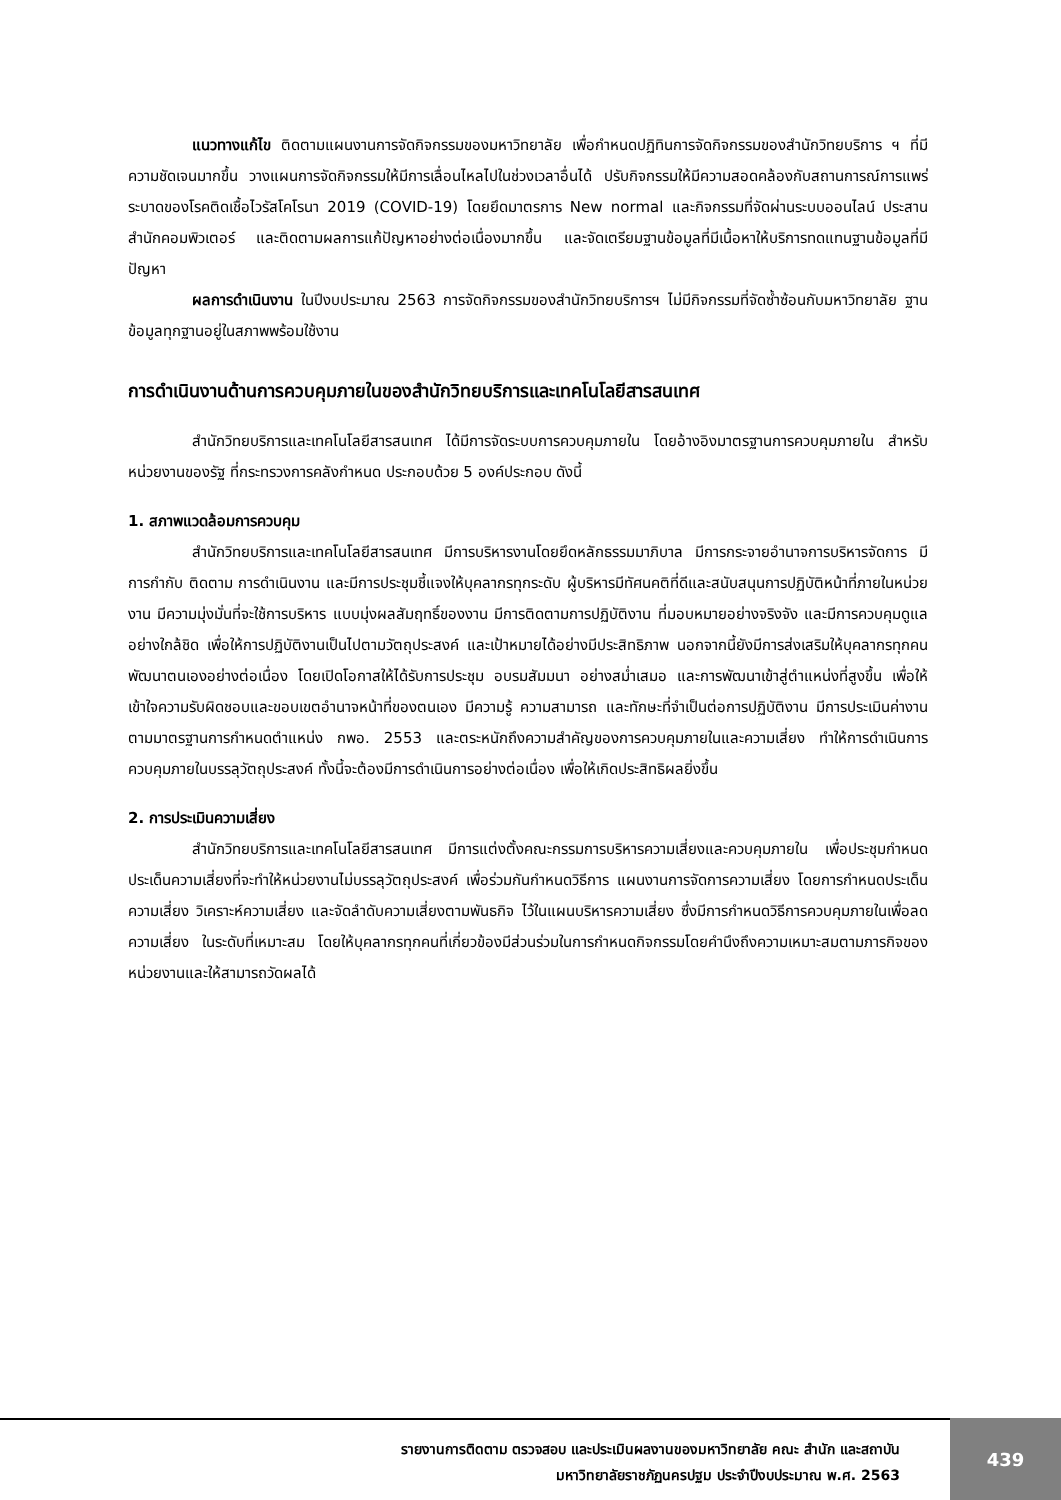แนวทางแก้ไข ติดตามแผนงานการจัดกิจกรรมของมหาวิทยาลัย เพื่อกำหนดปฏิทินการจัดกิจกรรมของสำนักวิทยบริการ ฯ ที่มีความชัดเจนมากขึ้น วางแผนการจัดกิจกรรมให้มีการเลื่อนไหลไปในช่วงเวลาอื่นได้ ปรับกิจกรรมให้มีความสอดคล้องกับสถานการณ์การแพร่ระบาดของโรคติดเชื้อไวรัสโคโรนา 2019 (COVID-19) โดยยึดมาตรการ New normal และกิจกรรมที่จัดผ่านระบบออนไลน์ ประสานสำนักคอมพิวเตอร์ และติดตามผลการแก้ปัญหาอย่างต่อเนื่องมากขึ้น และจัดเตรียมฐานข้อมูลที่มีเนื้อหาให้บริการทดแทนฐานข้อมูลที่มีปัญหา
ผลการดำเนินงาน ในปีงบประมาณ 2563 การจัดกิจกรรมของสำนักวิทยบริการฯ ไม่มีกิจกรรมที่จัดซ้ำซ้อนกับมหาวิทยาลัย ฐานข้อมูลทุกฐานอยู่ในสภาพพร้อมใช้งาน
การดำเนินงานด้านการควบคุมภายในของสำนักวิทยบริการและเทคโนโลยีสารสนเทศ
สำนักวิทยบริการและเทคโนโลยีสารสนเทศ ได้มีการจัดระบบการควบคุมภายใน โดยอ้างอิงมาตรฐานการควบคุมภายใน สำหรับหน่วยงานของรัฐ ที่กระทรวงการคลังกำหนด ประกอบด้วย 5 องค์ประกอบ ดังนี้
1. สภาพแวดล้อมการควบคุม
สำนักวิทยบริการและเทคโนโลยีสารสนเทศ มีการบริหารงานโดยยึดหลักธรรมมาภิบาล มีการกระจายอำนาจการบริหารจัดการ มีการกำกับ ติดตาม การดำเนินงาน และมีการประชุมชี้แจงให้บุคลากรทุกระดับ ผู้บริหารมีทัศนคติที่ดีและสนับสนุนการปฏิบัติหน้าที่ภายในหน่วยงาน มีความมุ่งมั่นที่จะใช้การบริหาร แบบมุ่งผลสัมฤทธิ์ของงาน มีการติดตามการปฏิบัติงาน ที่มอบหมายอย่างจริงจัง และมีการควบคุมดูแลอย่างใกล้ชิด เพื่อให้การปฏิบัติงานเป็นไปตามวัตถุประสงค์ และเป้าหมายได้อย่างมีประสิทธิภาพ นอกจากนี้ยังมีการส่งเสริมให้บุคลากรทุกคนพัฒนาตนเองอย่างต่อเนื่อง โดยเปิดโอกาสให้ได้รับการประชุม อบรมสัมมนา อย่างสม่ำเสมอ และการพัฒนาเข้าสู่ตำแหน่งที่สูงขึ้น เพื่อให้เข้าใจความรับผิดชอบและขอบเขตอำนาจหน้าที่ของตนเอง มีความรู้ ความสามารถ และทักษะที่จำเป็นต่อการปฏิบัติงาน มีการประเมินค่างานตามมาตรฐานการกำหนดตำแหน่ง กพอ. 2553 และตระหนักถึงความสำคัญของการควบคุมภายในและความเสี่ยง ทำให้การดำเนินการควบคุมภายในบรรลุวัตถุประสงค์ ทั้งนี้จะต้องมีการดำเนินการอย่างต่อเนื่อง เพื่อให้เกิดประสิทธิผลยิ่งขึ้น
2. การประเมินความเสี่ยง
สำนักวิทยบริการและเทคโนโลยีสารสนเทศ มีการแต่งตั้งคณะกรรมการบริหารความเสี่ยงและควบคุมภายใน เพื่อประชุมกำหนดประเด็นความเสี่ยงที่จะทำให้หน่วยงานไม่บรรลุวัตถุประสงค์ เพื่อร่วมกันกำหนดวิธีการ แผนงานการจัดการความเสี่ยง โดยการกำหนดประเด็นความเสี่ยง วิเคราะห์ความเสี่ยง และจัดลำดับความเสี่ยงตามพันธกิจ ไว้ในแผนบริหารความเสี่ยง ซึ่งมีการกำหนดวิธีการควบคุมภายในเพื่อลดความเสี่ยง ในระดับที่เหมาะสม โดยให้บุคลากรทุกคนที่เกี่ยวข้องมีส่วนร่วมในการกำหนดกิจกรรมโดยคำนึงถึงความเหมาะสมตามภารกิจของหน่วยงานและให้สามารถวัดผลได้
รายงานการติดตาม ตรวจสอบ และประเมินผลงานของมหาวิทยาลัย คณะ สำนัก และสถาบัน
มหาวิทยาลัยราชภัฏนครปฐม ประจำปีงบประมาณ พ.ศ. 2563
439